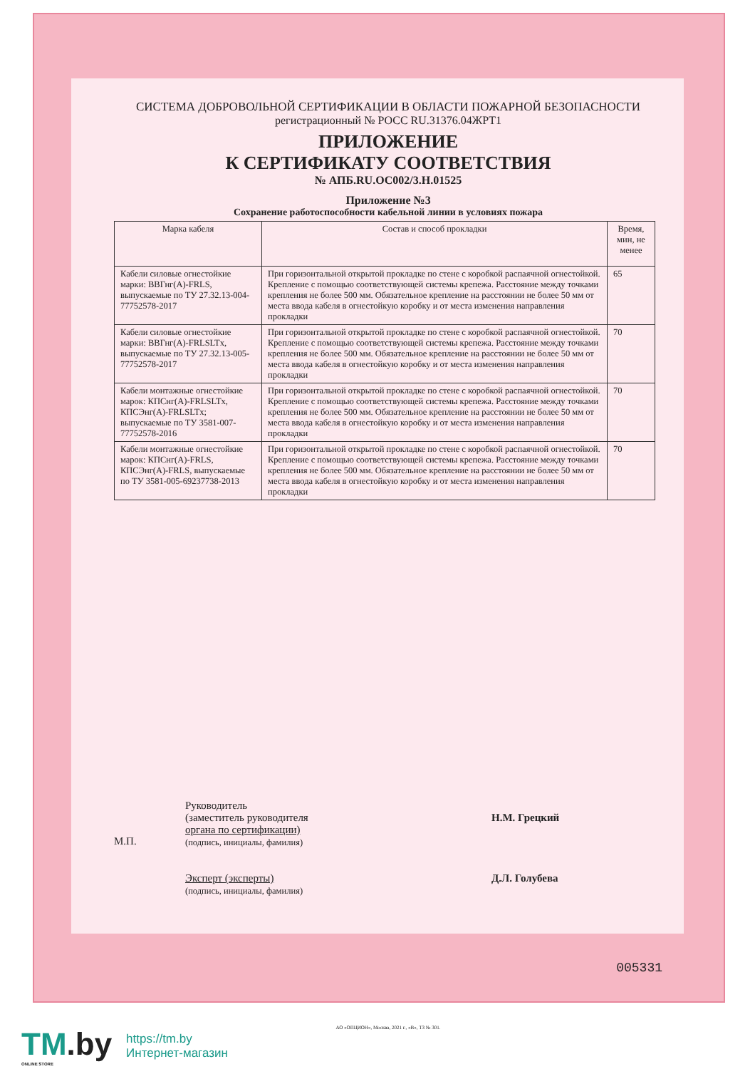СИСТЕМА ДОБРОВОЛЬНОЙ СЕРТИФИКАЦИИ В ОБЛАСТИ ПОЖАРНОЙ БЕЗОПАСНОСТИ
регистрационный № РОСС RU.31376.04ЖРТ1
ПРИЛОЖЕНИЕ
К СЕРТИФИКАТУ СООТВЕТСТВИЯ
№ АПБ.RU.ОС002/3.Н.01525
Приложение №3
Сохранение работоспособности кабельной линии в условиях пожара
| Марка кабеля | Состав и способ прокладки | Время, мин, не менее |
| --- | --- | --- |
| Кабели силовые огнестойкие марки: ВВГнг(А)-FRLS, выпускаемые по ТУ 27.32.13-004-77752578-2017 | При горизонтальной открытой прокладке по стене с коробкой распаячной огнестойкой. Крепление с помощью соответствующей системы крепежа. Расстояние между точками крепления не более 500 мм. Обязательное крепление на расстоянии не более 50 мм от места ввода кабеля в огнестойкую коробку и от места изменения направления прокладки | 65 |
| Кабели силовые огнестойкие марки: ВВГнг(А)-FRLSLTx, выпускаемые по ТУ 27.32.13-005-77752578-2017 | При горизонтальной открытой прокладке по стене с коробкой распаячной огнестойкой. Крепление с помощью соответствующей системы крепежа. Расстояние между точками крепления не более 500 мм. Обязательное крепление на расстоянии не более 50 мм от места ввода кабеля в огнестойкую коробку и от места изменения направления прокладки | 70 |
| Кабели монтажные огнестойкие марок: КПСнг(А)-FRLSLTx, КПСЭнг(А)-FRLSLTx; выпускаемые по ТУ 3581-007-77752578-2016 | При горизонтальной открытой прокладке по стене с коробкой распаячной огнестойкой. Крепление с помощью соответствующей системы крепежа. Расстояние между точками крепления не более 500 мм. Обязательное крепление на расстоянии не более 50 мм от места ввода кабеля в огнестойкую коробку и от места изменения направления прокладки | 70 |
| Кабели монтажные огнестойкие марок: КПСнг(А)-FRLS, КПСЭнг(А)-FRLS, выпускаемые по ТУ 3581-005-69237738-2013 | При горизонтальной открытой прокладке по стене с коробкой распаячной огнестойкой. Крепление с помощью соответствующей системы крепежа. Расстояние между точками крепления не более 500 мм. Обязательное крепление на расстоянии не более 50 мм от места ввода кабеля в огнестойкую коробку и от места изменения направления прокладки | 70 |
М.П.
Руководитель
(заместитель руководителя
органа по сертификации)
(подпись, инициалы, фамилия)
Эксперт (эксперты)
(подпись, инициалы, фамилия)
Н.М. Грецкий
Д.Л. Голубева
005331
АО «ОПЦИОН», Москва, 2021 г., «В», ТЗ № 301.
TM.by
ONLINE STORE
https://tm.by
Интернет-магазин